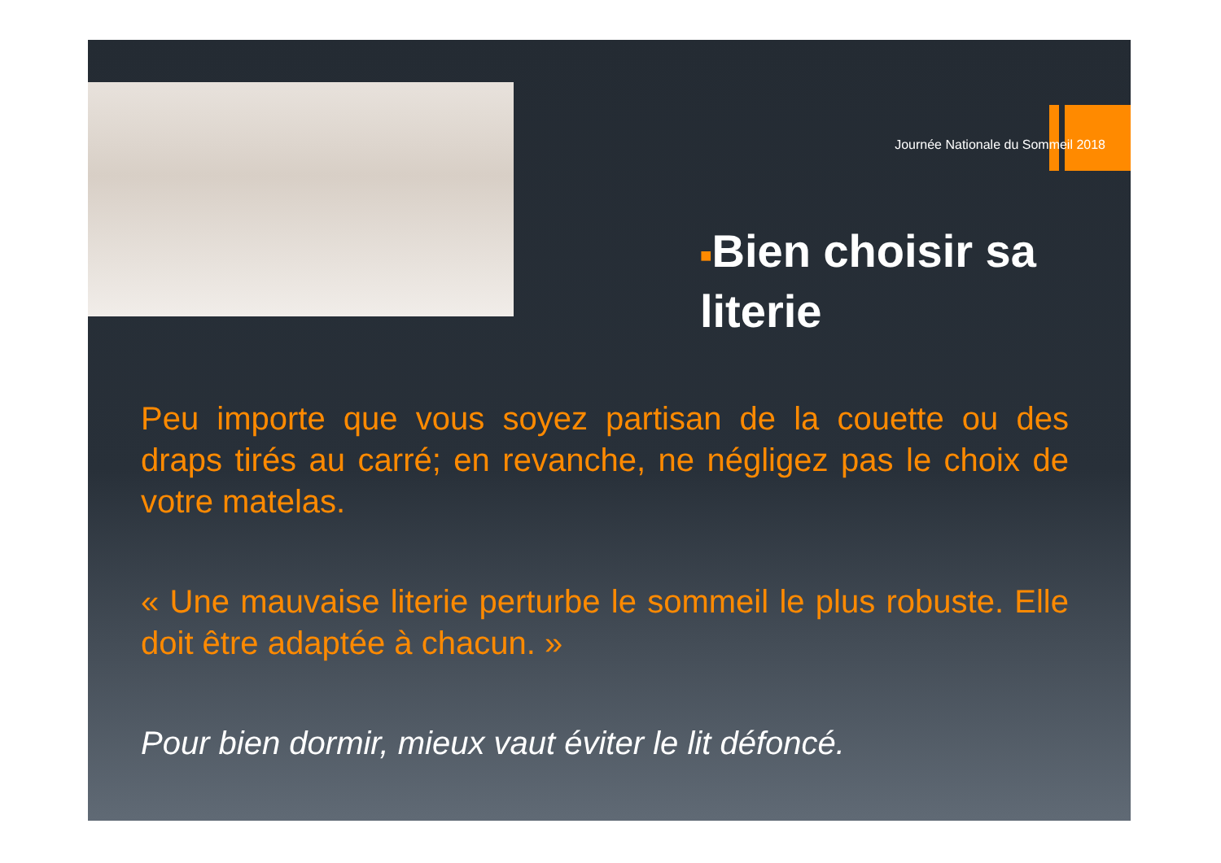Journée Nationale du Sommeil 2018
■Bien choisir sa literie
Peu importe que vous soyez partisan de la couette ou des draps tirés au carré; en revanche, ne négligez pas le choix de votre matelas.
« Une mauvaise literie perturbe le sommeil le plus robuste. Elle doit être adaptée à chacun. »
Pour bien dormir, mieux vaut éviter le lit défoncé.